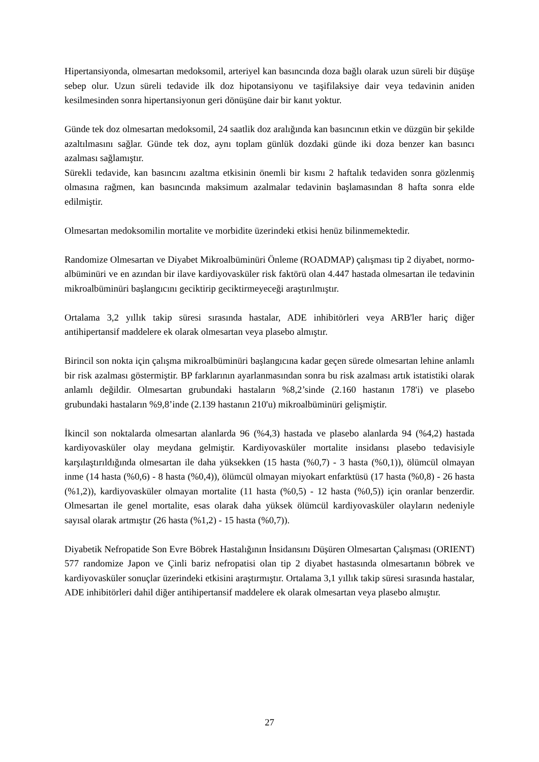Hipertansiyonda, olmesartan medoksomil, arteriyel kan basıncında doza bağlı olarak uzun süreli bir düşüşe sebep olur. Uzun süreli tedavide ilk doz hipotansiyonu ve taşifilaksiye dair veya tedavinin aniden kesilmesinden sonra hipertansiyonun geri dönüşüne dair bir kanıt yoktur.
Günde tek doz olmesartan medoksomil, 24 saatlik doz aralığında kan basıncının etkin ve düzgün bir şekilde azaltılmasını sağlar. Günde tek doz, aynı toplam günlük dozdaki günde iki doza benzer kan basıncı azalması sağlamıştır.
Sürekli tedavide, kan basıncını azaltma etkisinin önemli bir kısmı 2 haftalık tedaviden sonra gözlenmiş olmasına rağmen, kan basıncında maksimum azalmalar tedavinin başlamasından 8 hafta sonra elde edilmiştir.
Olmesartan medoksomilin mortalite ve morbidite üzerindeki etkisi henüz bilinmemektedir.
Randomize Olmesartan ve Diyabet Mikroalbüminüri Önleme (ROADMAP) çalışması tip 2 diyabet, normo-albüminüri ve en azından bir ilave kardiyovasküler risk faktörü olan 4.447 hastada olmesartan ile tedavinin mikroalbüminüri başlangıcını geciktirip geciktirmeyeceği araştırılmıştır.
Ortalama 3,2 yıllık takip süresi sırasında hastalar, ADE inhibitörleri veya ARB'ler hariç diğer antihipertansif maddelere ek olarak olmesartan veya plasebo almıştır.
Birincil son nokta için çalışma mikroalbüminüri başlangıcına kadar geçen sürede olmesartan lehine anlamlı bir risk azalması göstermiştir. BP farklarının ayarlanmasından sonra bu risk azalması artık istatistiki olarak anlamlı değildir. Olmesartan grubundaki hastaların %8,2’sinde (2.160 hastanın 178'i) ve plasebo grubundaki hastaların %9,8’inde (2.139 hastanın 210'u) mikroalbüminüri gelişmiştir.
İkincil son noktalarda olmesartan alanlarda 96 (%4,3) hastada ve plasebo alanlarda 94 (%4,2) hastada kardiyovasküler olay meydana gelmiştir. Kardiyovasküler mortalite insidansı plasebo tedavisiyle karşılaştırıldığında olmesartan ile daha yüksekken (15 hasta (%0,7) - 3 hasta (%0,1)), ölümcül olmayan inme (14 hasta (%0,6) - 8 hasta (%0,4)), ölümcül olmayan miyokart enfarktüsü (17 hasta (%0,8) - 26 hasta (%1,2)), kardiyovasküler olmayan mortalite (11 hasta (%0,5) - 12 hasta (%0,5)) için oranlar benzerdir. Olmesartan ile genel mortalite, esas olarak daha yüksek ölümcül kardiyovasküler olayların nedeniyle sayısal olarak artmıştır (26 hasta (%1,2) - 15 hasta (%0,7)).
Diyabetik Nefropatide Son Evre Böbrek Hastalığının İnsidansını Düşüren Olmesartan Çalışması (ORIENT) 577 randomize Japon ve Çinli bariz nefropatisi olan tip 2 diyabet hastasında olmesartanın böbrek ve kardiyovasküler sonuçlar üzerindeki etkisini araştırmıştır. Ortalama 3,1 yıllık takip süresi sırasında hastalar, ADE inhibitörleri dahil diğer antihipertansif maddelere ek olarak olmesartan veya plasebo almıştır.
27